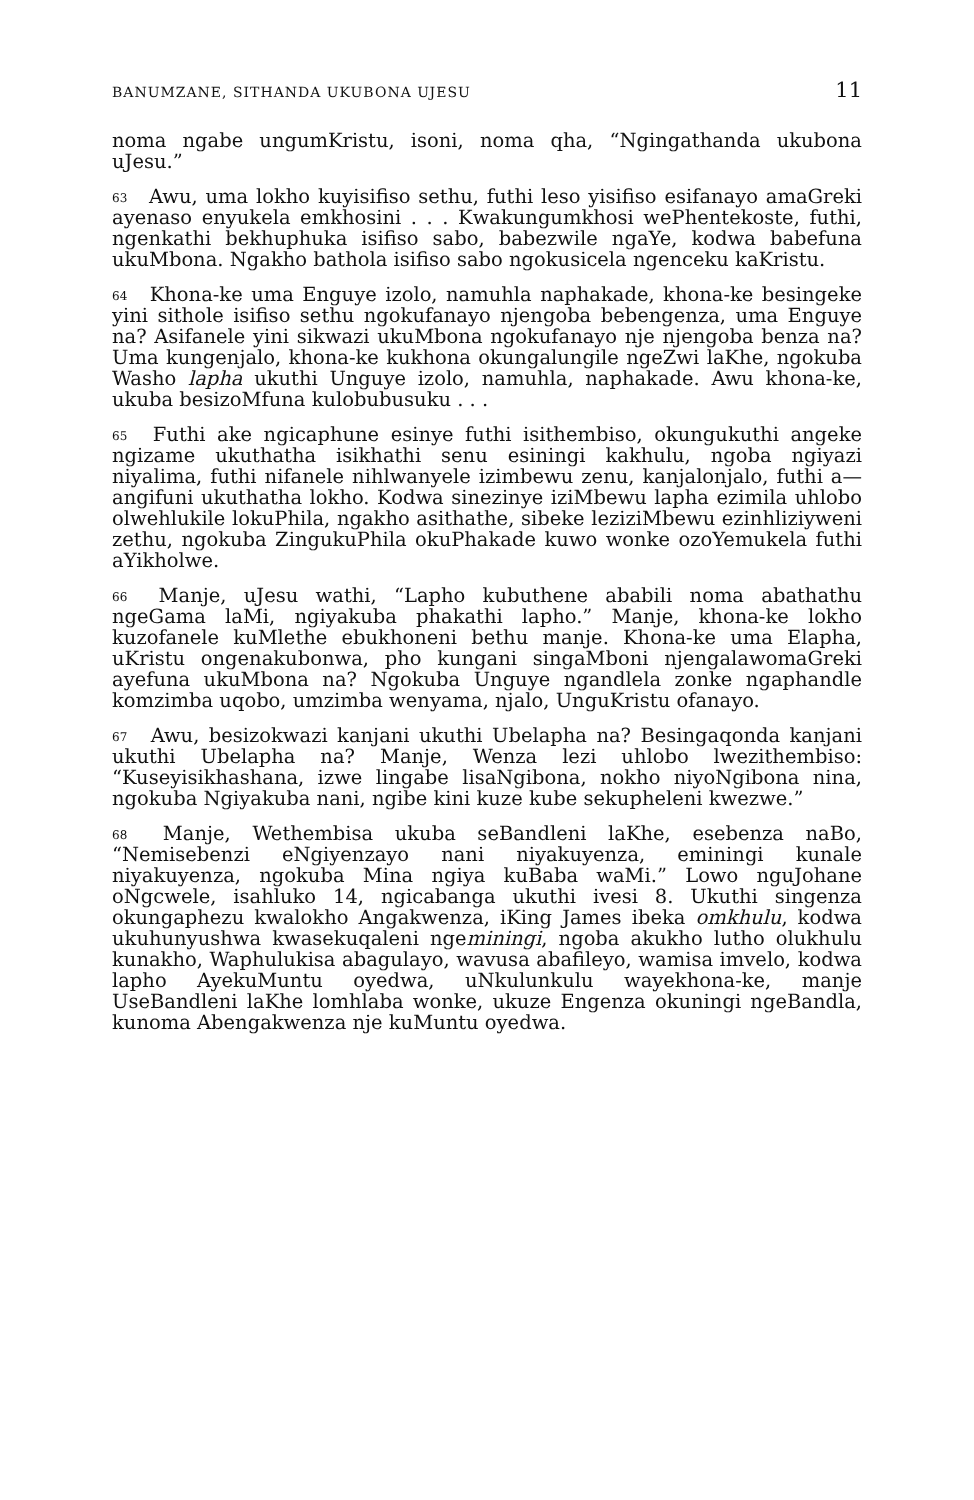BANUMZANE, SITHANDA UKUBONA UJESU 11
noma ngabe ungumKristu, isoni, noma qha, “Ngingathanda ukubona uJesu.”
<sup>63</sup> Awu, uma lokho kuyisifiso sethu, futhi leso yisifiso esifanayo amaGreki ayenaso enyukela emkhosini . . . Kwakungumkhosi wePhentekoste, futhi, ngenkathi bekhuphuka isifiso sabo, babezwile ngaYe, kodwa babefuna ukuMbona. Ngakho bathola isifiso sabo ngokusicela ngenceku kaKristu.
<sup>64</sup> Khona-ke uma Enguye izolo, namuhla naphakade, khona-ke besingeke yini sithole isifiso sethu ngokufanayo njengoba bebengenza, uma Enguye na? Asifanele yini sikwazi ukuMbona ngokufanayo nje njengoba benza na? Uma kungenjalo, khona-ke kukhona okungalungile ngeZwi laKhe, ngokuba Washo lapha ukuthi Unguye izolo, namuhla, naphakade. Awu khona-ke, ukuba besizoMfuna kulobubusuku . . .
<sup>65</sup> Futhi ake ngicaphune esinye futhi isithembiso, okungukuthi angeke ngizame ukuthatha isikhathi senu esiningi kakhulu, ngoba ngiyazi niyalima, futhi nifanele nihlwanyele izimbewu zenu, kanjalonjalo, futhi a—angifuni ukuthatha lokho. Kodwa sinezinye iziMbewu lapha ezimila uhlobo olwehlukile lokuPhila, ngakho asithathe, sibeke leziziMbewu ezinhliziyweni zethu, ngokuba ZingukuPhila okuPhakade kuwo wonke ozoYemukela futhi aYikholwe.
<sup>66</sup> Manje, uJesu wathi, “Lapho kubuthene ababili noma abathathu ngeGama laMi, ngiyakuba phakathi lapho.” Manje, khona-ke lokho kuzofanele kuMlethe ebukhoneni bethu manje. Khona-ke uma Elapha, uKristu ongenakubonwa, pho kungani singaMboni njengalawomaGreki ayefuna ukuMbona na? Ngokuba Unguye ngandlela zonke ngaphandle komzimba uqobo, umzimba wenyama, njalo, UnguKristu ofanayo.
<sup>67</sup> Awu, besizokwazi kanjani ukuthi Ubelapha na? Besingaqonda kanjani ukuthi Ubelapha na? Manje, Wenza lezi uhlobo lwezithembiso: “Kuseyisikhashana, izwe lingabe lisaNgibona, nokho niyoNgibona nina, ngokuba Ngiyakuba nani, ngibe kini kuze kube sekupheleni kwezwe.”
<sup>68</sup> Manje, Wethembisa ukuba seBandleni laKhe, esebenza naBo, “Nemisebenzi eNgiyenzayo nani niyakuyenza, eminingi kunale niyakuyenza, ngokuba Mina ngiya kuBaba waMi.” Lowo nguJohane oNgcwele, isahluko 14, ngicabanga ukuthi ivesi 8. Ukuthi singenza okungaphezu kwalokho Angakwenza, iKing James ibeka omkhulu, kodwa ukuhunyushwa kwasekuqaleni ngeminingi, ngoba akukho lutho olukhulu kunakho, Waphulukisa abagulayo, wavusa abafileyo, wamisa imvelo, kodwa lapho AyekuMuntu oyedwa, uNkulunkulu wayekhona-ke, manje UseBandleni laKhe lomhlaba wonke, ukuze Engenza okuningi ngeBandla, kunoma Abengakwenza nje kuMuntu oyedwa.